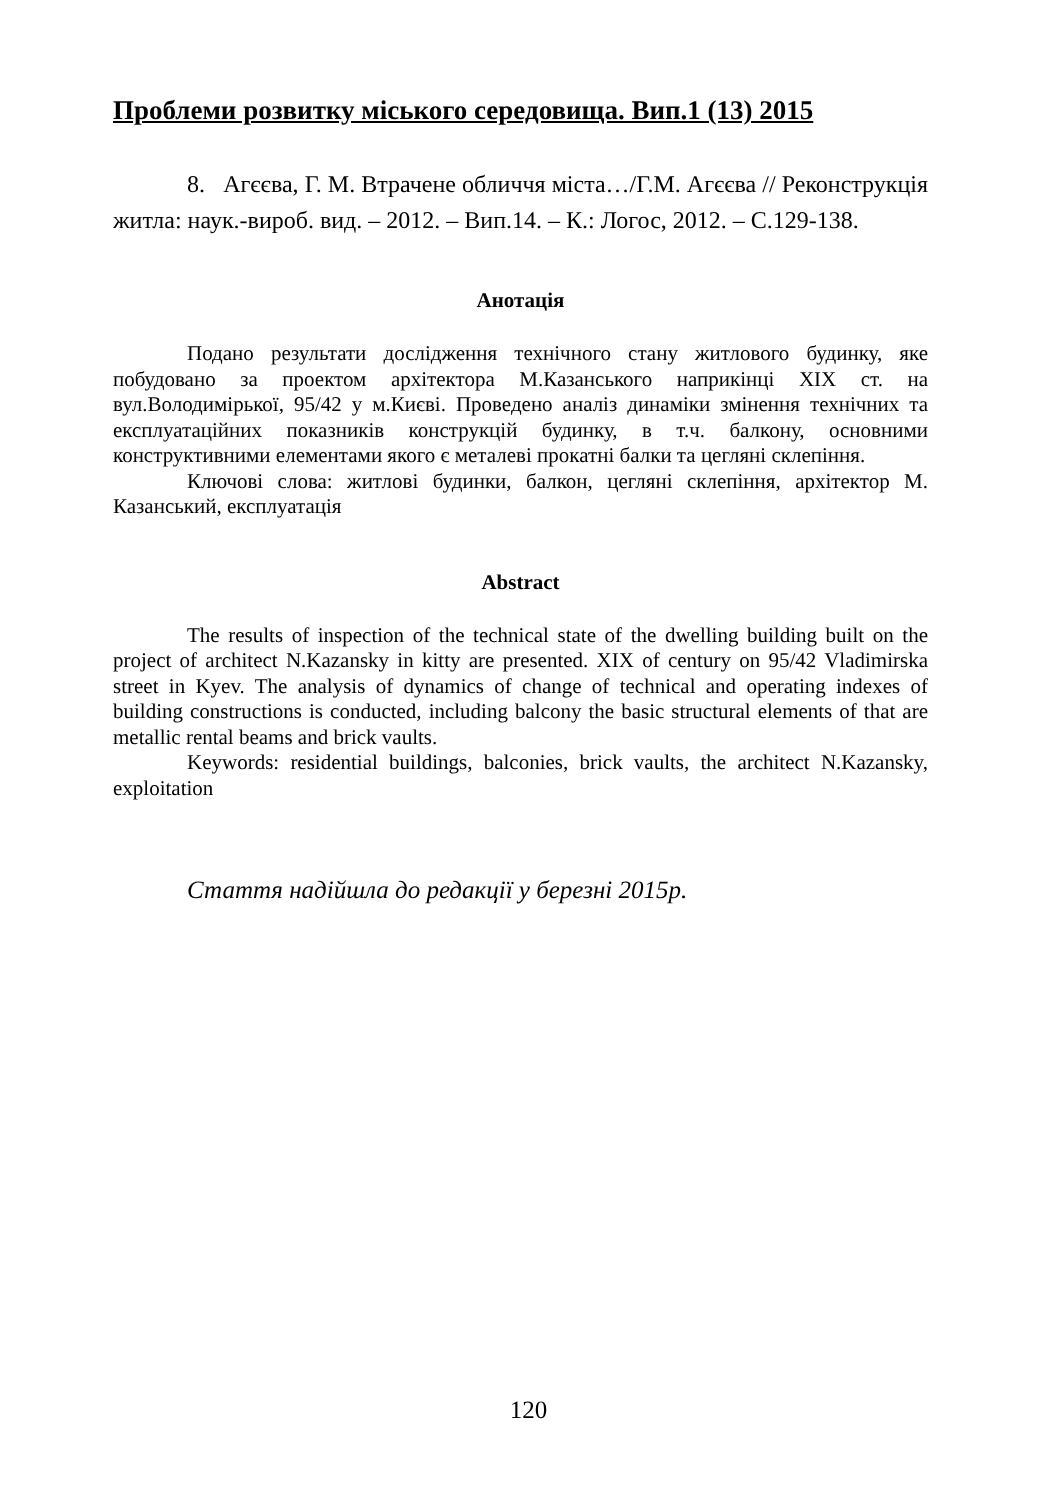Проблеми розвитку міського середовища. Вип.1 (13) 2015
8. Агєєва, Г. М. Втрачене обличчя міста…/Г.М. Агєєва // Реконструкція житла: наук.-вироб. вид. – 2012. – Вип.14. – К.: Логос, 2012. – С.129-138.
Анотація
Подано результати дослідження технічного стану житлового будинку, яке побудовано за проектом архітектора М.Казанського наприкінці XIX ст. на вул.Володимірької, 95/42 у м.Києві. Проведено аналіз динаміки змінення технічних та експлуатаційних показників конструкцій будинку, в т.ч. балкону, основними конструктивними елементами якого є металеві прокатні балки та цегляні склепіння.
Ключові слова: житлові будинки, балкон, цегляні склепіння, архітектор М. Казанський, експлуатація
Abstract
The results of inspection of the technical state of the dwelling building built on the project of architect N.Kazansky in kitty are presented. XIX of century on 95/42 Vladimirska street in Kyev. The analysis of dynamics of change of technical and operating indexes of building constructions is conducted, including balcony the basic structural elements of that are metallic rental beams and brick vaults.
Keywords: residential buildings, balconies, brick vaults, the architect N.Kazansky, exploitation
Стаття надійшла до редакції у березні 2015р.
120